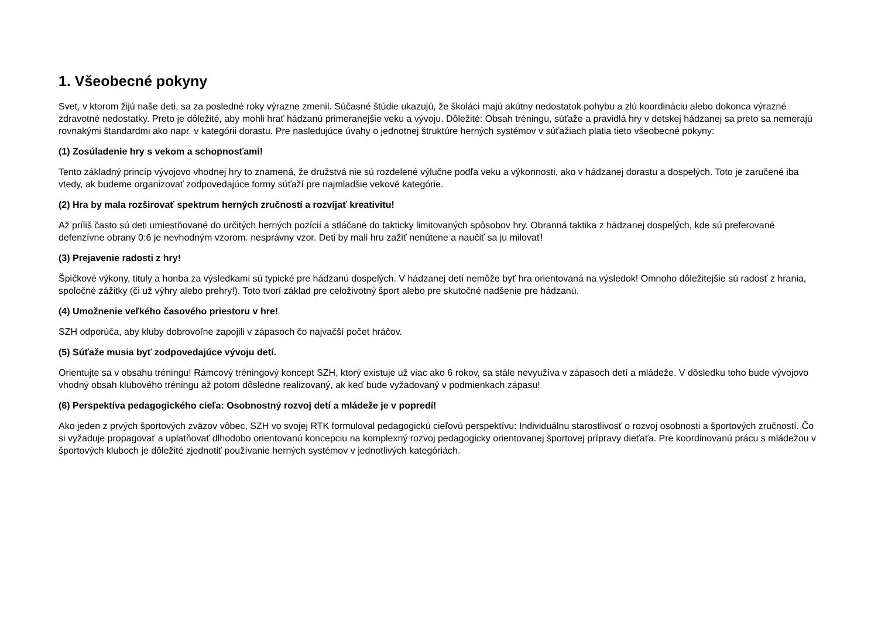1. Všeobecné pokyny
Svet, v ktorom žijú naše deti, sa za posledné roky výrazne zmenil. Súčasné štúdie ukazujú, že školáci majú akútny nedostatok pohybu a zlú koordináciu alebo dokonca výrazné zdravotné nedostatky. Preto je dôležité, aby mohli hrať hádzanú primeranejšie veku a vývoju. Dôležité: Obsah tréningu, súťaže a pravidlá hry v detskej hádzanej sa preto sa nemerajú rovnakými štandardmi ako napr. v kategórii dorastu. Pre nasledujúce úvahy o jednotnej štruktúre herných systémov v súťažiach platia tieto všeobecné pokyny:
(1) Zosúladenie hry s vekom a schopnosťami!
Tento základný princíp vývojovo vhodnej hry to znamená, že družstvá nie sú rozdelené výlučne podľa veku a výkonnosti, ako v hádzanej dorastu a dospelých. Toto je zaručené iba vtedy, ak budeme organizovať zodpovedajúce formy súťaží pre najmladšie vekové kategórie.
(2) Hra by mala rozširovať spektrum herných zručností a rozvíjať kreativitu!
Až príliš často sú deti umiestňované do určitých herných pozícií a stláčané do takticky limitovaných spôsobov hry. Obranná taktika z hádzanej dospelých, kde sú preferované defenzívne obrany 0:6 je nevhodným vzorom. nesprávny vzor. Deti by mali hru zažiť nenútene a naučiť sa ju milovať!
(3) Prejavenie radosti z hry!
Špičkové výkony, tituly a honba za výsledkami sú typické pre hádzanú dospelých. V hádzanej detí nemôže byť hra orientovaná na výsledok! Omnoho dôležitejšie sú radosť z hrania, spoločné zážitky (či už výhry alebo prehry!). Toto tvorí základ pre celoživotný šport alebo pre skutočné nadšenie pre hádzanú.
(4) Umožnenie veľkého časového priestoru v hre!
SZH odporúča, aby kluby dobrovoľne zapojili v zápasoch čo najvačší počet hráčov.
(5) Súťaže musia byť zodpovedajúce vývoju detí.
Orientujte sa v obsahu tréningu! Rámcový tréningový koncept SZH, ktorý existuje už viac ako 6 rokov, sa stále nevyužíva v zápasoch detí a mládeže. V dôsledku toho bude vývojovo vhodný obsah klubového tréningu až potom dôsledne realizovaný, ak keď bude vyžadovaný v podmienkach zápasu!
(6) Perspektíva pedagogického cieľa: Osobnostný rozvoj detí a mládeže je v popredí!
Ako jeden z prvých športových zväzov vôbec, SZH vo svojej RTK formuloval pedagogickú cieľovú perspektívu: Individuálnu starostlivosť o rozvoj osobnosti a športových zručností. Čo si vyžaduje propagovať a uplatňovať dlhodobo orientovanú koncepciu na komplexný rozvoj pedagogicky orientovanej športovej prípravy dieťaťa. Pre koordinovanú prácu s mládežou v športových kluboch je dôležité zjednotiť používanie herných systémov v jednotlivých kategóriách.